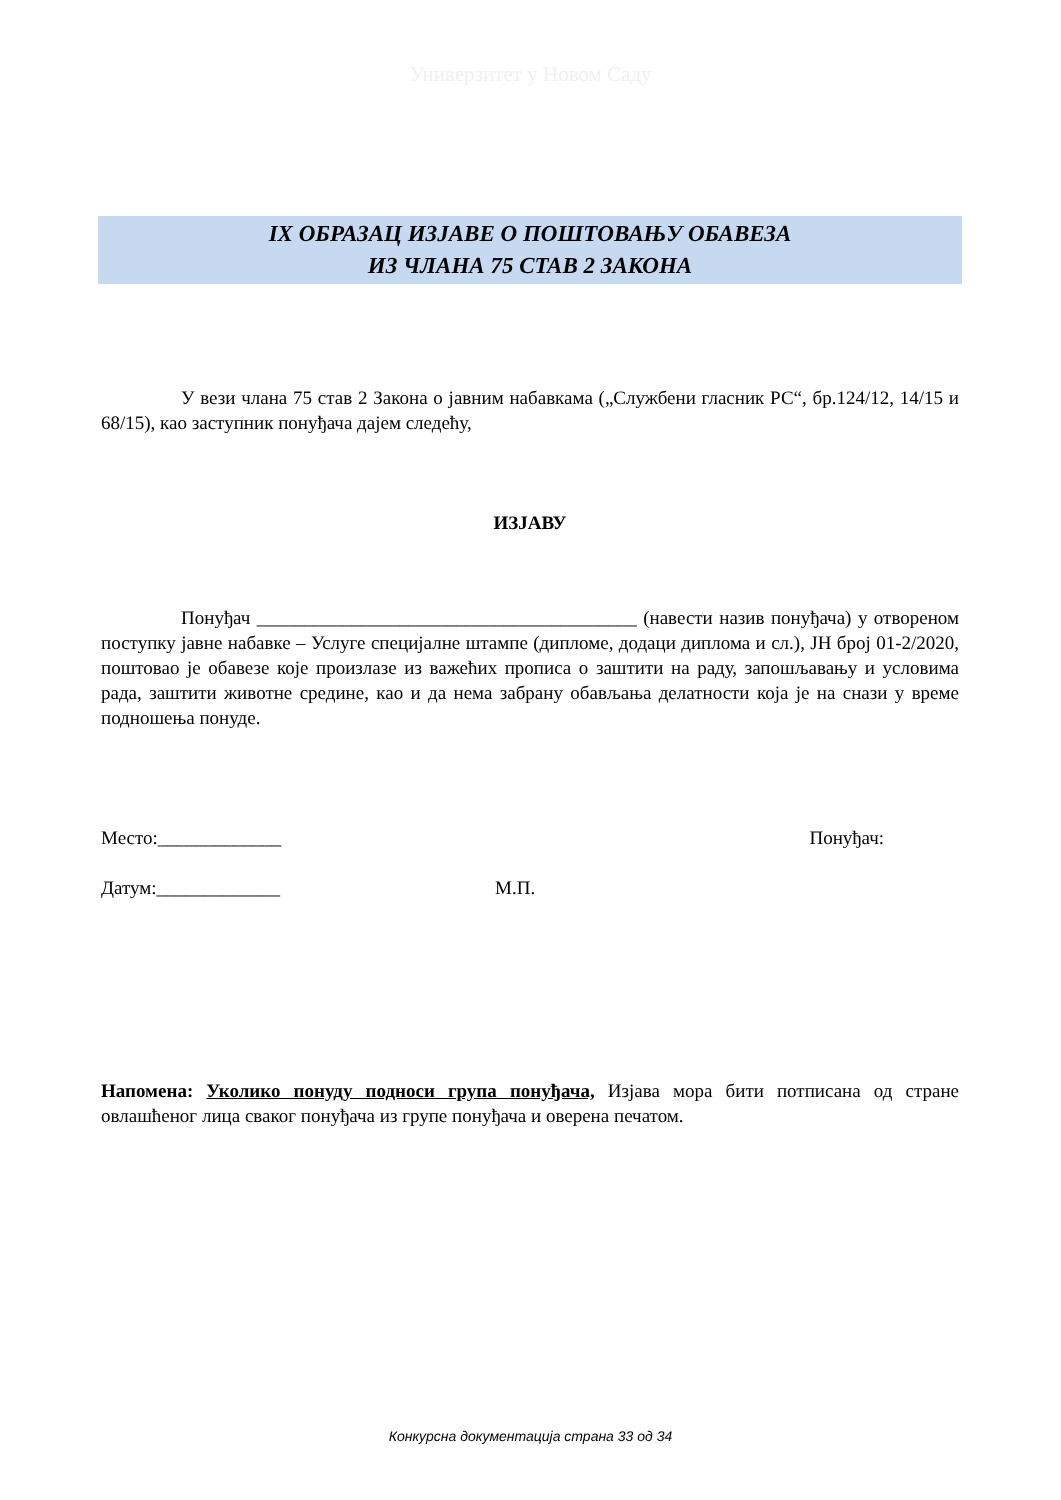Универзитет у Новом Саду
IX ОБРАЗАЦ ИЗЈАВЕ О ПОШТОВАЊУ ОБАВЕЗА
ИЗ ЧЛАНА 75 СТАВ 2 ЗАКОНА
У вези члана 75 став 2 Закона о јавним набавкама („Службени гласник РС“, бр.124/12, 14/15 и 68/15), као заступник понуђача дајем следећу,
ИЗЈАВУ
Понуђач ________________________________________ (навести назив понуђача) у отвореном поступку јавне набавке – Услуге специјалне штампе (дипломе, додаци диплома и сл.), ЈН број 01-2/2020, поштовао је обавезе које произлазе из важећих прописа о заштити на раду, запошљавању и условима рада, заштити животне средине, као и да нема забрану обављања делатности која је на снази у време подношења понуде.
Место:_____________ Понуђач:
Датум:_____________ М.П.
Напомена: Уколико понуду подноси група понуђача, Изјава мора бити потписана од стране овлашћеног лица сваког понуђача из групе понуђача и оверена печатом.
Конкурсна документација страна 33 од 34